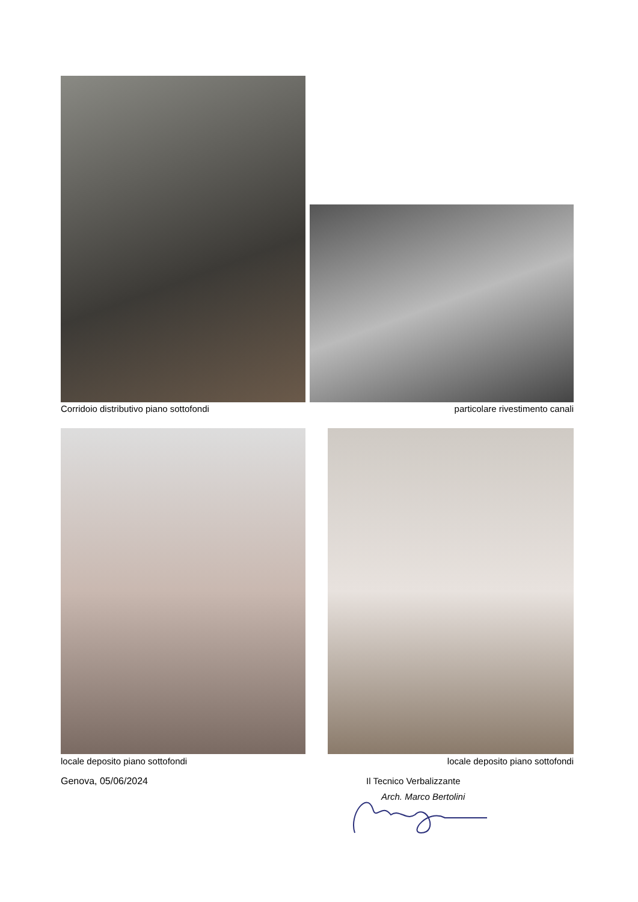Corridoio distributivo piano sottofondi
particolare rivestimento canali
locale deposito piano sottofondi
locale deposito piano sottofondi
Genova, 05/06/2024 Il Tecnico Verbalizzante
Arch. Marco Bertolini